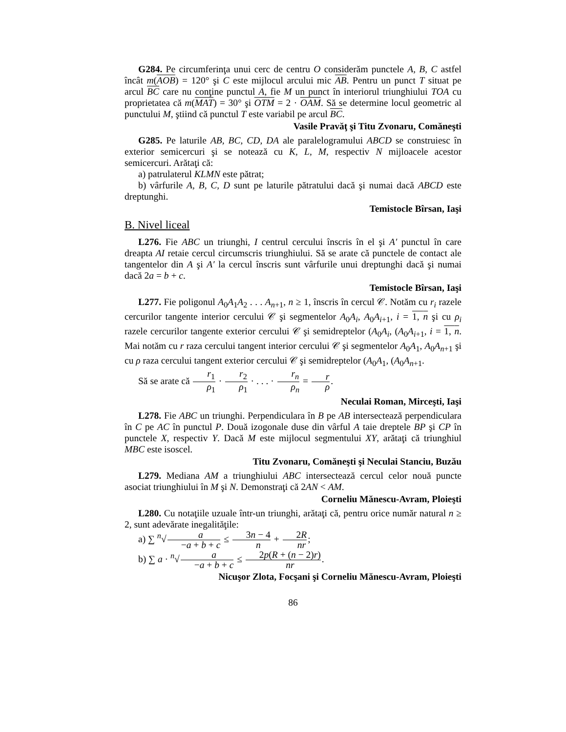G284. Pe circumferinţa unui cerc de centru O considerăm punctele A, B, C astfel încât m(AOB) = 120° şi C este mijlocul arcului mic AB. Pentru un punct T situat pe arcul BC care nu conţine punctul A, fie M un punct în interiorul triunghiului TOA cu proprietatea că m(MAT) = 30° şi OTM = 2 · OAM. Să se determine locul geometric al punctului M, ştiind că punctul T este variabil pe arcul BC.
Vasile Pravăţ şi Titu Zvonaru, Comăneşti
G285. Pe laturile AB, BC, CD, DA ale paralelogramului ABCD se construiesc în exterior semicercuri şi se notează cu K, L, M, respectiv N mijloacele acestor semicercuri. Arătaţi că:
a) patrulaterul KLMN este pătrat;
b) vârfurile A, B, C, D sunt pe laturile pătratului dacă şi numai dacă ABCD este dreptunghi.
Temistocle Bîrsan, Iaşi
B. Nivel liceal
L276. Fie ABC un triunghi, I centrul cercului înscris în el şi A′ punctul în care dreapta AI retaie cercul circumscris triunghiului. Să se arate că punctele de contact ale tangentelor din A şi A′ la cercul înscris sunt vârfurile unui dreptunghi dacă şi numai dacă 2a = b + c.
Temistocle Bîrsan, Iaşi
L277. Fie poligonul A<sub>0</sub>A<sub>1</sub>A<sub>2</sub> . . . A<sub>n+1</sub>, n ≥ 1, înscris în cercul 𝒞. Notăm cu r<sub>i</sub> razele cercurilor tangente interior cercului 𝒞 şi segmentelor A<sub>0</sub>A<sub>i</sub>, A<sub>0</sub>A<sub>i+1</sub>, i = 1, n şi cu ρ<sub>i</sub> razele cercurilor tangente exterior cercului 𝒞 şi semidreptelor (A<sub>0</sub>A<sub>i</sub>, (A<sub>0</sub>A<sub>i+1</sub>, i = 1, n. Mai notăm cu r raza cercului tangent interior cercului 𝒞 şi segmentelor A<sub>0</sub>A<sub>1</sub>, A<sub>0</sub>A<sub>n+1</sub> şi cu ρ raza cercului tangent exterior cercului 𝒞 şi semidreptelor (A<sub>0</sub>A<sub>1</sub>, (A<sub>0</sub>A<sub>n+1</sub>.
Să se arate că r<sub>1</sub> ρ<sub>1</sub> · r<sub>2</sub> ρ<sub>1</sub> · . . . · r<sub>n</sub> ρ<sub>n</sub> = r ρ.
Neculai Roman, Mirceşti, Iaşi
L278. Fie ABC un triunghi. Perpendiculara în B pe AB intersectează perpendiculara în C pe AC în punctul P. Două izogonale duse din vârful A taie dreptele BP şi CP în punctele X, respectiv Y. Dacă M este mijlocul segmentului XY, arătaţi că triunghiul MBC este isoscel.
Titu Zvonaru, Comăneşti şi Neculai Stanciu, Buzău
L279. Mediana AM a triunghiului ABC intersectează cercul celor nouă puncte asociat triunghiului în M şi N. Demonstraţi că 2AN < AM.
Corneliu Mănescu-Avram, Ploieşti
L280. Cu notaţiile uzuale într-un triunghi, arătaţi că, pentru orice număr natural n ≥ 2, sunt adevărate inegalităţile:
a) ∑ <sup>n</sup>√a −a + b + c ≤ 3n − 4 n + 2R nr;
b) ∑ a · <sup>n</sup>√a −a + b + c ≤ 2p(R + (n − 2)r) nr.
Nicuşor Zlota, Focşani şi Corneliu Mănescu-Avram, Ploieşti
86